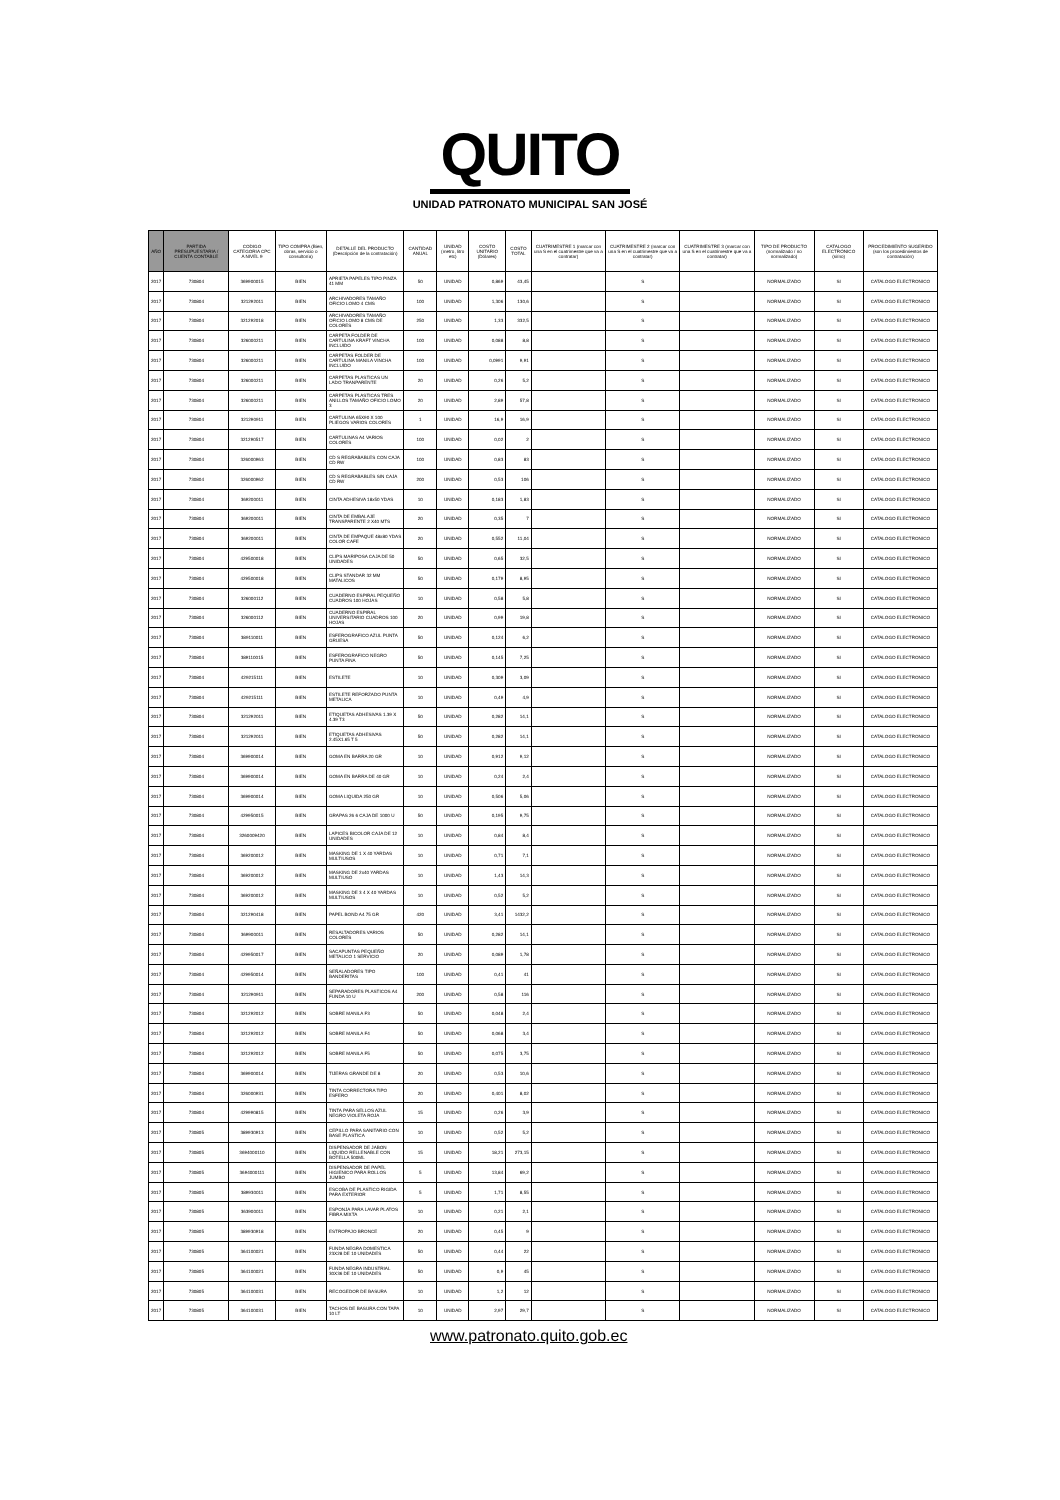QUITO
UNIDAD PATRONATO MUNICIPAL SAN JOSÉ
| AÑO | PARTIDA PRESUPUESTARIA / CUENTA CONTABLE | CODIGO CATEGORIA CPC A NIVEL 9 | TIPO COMPRA (Bien, obras, servicio o consultoría) | DETALLE DEL PRODUCTO (Descripción de la contratación) | CANTIDAD ANUAL | UNIDAD (metro, litro etc) | COSTO UNITARIO (Dólares) | COSTO TOTAL | CUATRIMESTRE 1 (marcar con una S en el cuatrimestre que va a contratar) | CUATRIMESTRE 2 (marcar con una S en el cuatrimestre que va a contratar) | CUATRIMESTRE 3 (marcar con una S en el cuatrimestre que va a contratar) | TIPO DE PRODUCTO (normalizado / no normalizado) | CATALOGO ELECTRÓNICO (si/no) | PROCEDIMIENTO SUGERIDO (son los procedimientos de contratación) |
| --- | --- | --- | --- | --- | --- | --- | --- | --- | --- | --- | --- | --- | --- | --- |
| 2017 | 730804 | 369900015 | BIEN | APRIETA PAPELES TIPO PINZA 41 MM | 50 | UNIDAD | 0,869 | 43,45 | | S | | NORMALIZADO | SI | CATALOGO ELECTRONICO |
| 2017 | 730804 | 321292011 | BIEN | ARCHIVADORES TAMAÑO OFICIO LOMO 4 CMS | 100 | UNIDAD | 1,306 | 130,6 | | S | | NORMALIZADO | SI | CATALOGO ELECTRONICO |
| 2017 | 730804 | 321292018 | BIEN | ARCHIVADORES TAMAÑO OFICIO LOMO 8 CMS DE COLORES | 250 | UNIDAD | 1,33 | 332,5 | | S | | NORMALIZADO | SI | CATALOGO ELECTRONICO |
| 2017 | 730804 | 326000211 | BIEN | CARPETA FOLDER DE CARTULINA KRAFT VINCHA INCLUIDO | 100 | UNIDAD | 0,088 | 8,8 | | S | | NORMALIZADO | SI | CATALOGO ELECTRONICO |
| 2017 | 730804 | 326000211 | BIEN | CARPETAS FOLDER DE CARTULINA MANILA VINCHA INCLUIDO | 100 | UNIDAD | 0,0991 | 9,91 | | S | | NORMALIZADO | SI | CATALOGO ELECTRONICO |
| 2017 | 730804 | 326000211 | BIEN | CARPETAS PLASTICAS UN LADO TRANPARENTE | 20 | UNIDAD | 0,26 | 5,2 | | S | | NORMALIZADO | SI | CATALOGO ELECTRONICO |
| 2017 | 730804 | 326000211 | BIEN | CARPETAS PLASTICAS TRES ANILLOS TAMAÑO OFICIO LOMO 3 | 20 | UNIDAD | 2,89 | 57,8 | | S | | NORMALIZADO | SI | CATALOGO ELECTRONICO |
| 2017 | 730804 | 321290911 | BIEN | CARTULINA 65X90 X 100 PLIEGOS VARIOS COLORES | 1 | UNIDAD | 16,9 | 16,9 | | S | | NORMALIZADO | SI | CATALOGO ELECTRONICO |
| 2017 | 730804 | 321290517 | BIEN | CARTULINAS A4 VARIOS COLORES | 100 | UNIDAD | 0,02 | 2 | | S | | NORMALIZADO | SI | CATALOGO ELECTRONICO |
| 2017 | 730804 | 326000963 | BIEN | CD S REGRABABLES CON CAJA CD RW | 100 | UNIDAD | 0,83 | 83 | | S | | NORMALIZADO | SI | CATALOGO ELECTRONICO |
| 2017 | 730804 | 326000962 | BIEN | CD S REGRABABLES SIN CAJA CD RW | 200 | UNIDAD | 0,53 | 106 | | S | | NORMALIZADO | SI | CATALOGO ELECTRONICO |
| 2017 | 730804 | 369200011 | BIEN | CINTA ADHESIVA 18x50 YDAS | 10 | UNIDAD | 0,183 | 1,83 | | S | | NORMALIZADO | SI | CATALOGO ELECTRONICO |
| 2017 | 730804 | 369200011 | BIEN | CINTA DE EMBALAJE TRANSPARENTE 2 X40 MTS | 20 | UNIDAD | 0,35 | 7 | | S | | NORMALIZADO | SI | CATALOGO ELECTRONICO |
| 2017 | 730804 | 369200011 | BIEN | CINTA DE EMPAQUE 48x80 YDAS COLOR CAFE | 20 | UNIDAD | 0,552 | 11,04 | | S | | NORMALIZADO | SI | CATALOGO ELECTRONICO |
| 2017 | 730804 | 429500018 | BIEN | CLIPS MARIPOSA CAJA DE 50 UNIDADES | 50 | UNIDAD | 0,65 | 32,5 | | S | | NORMALIZADO | SI | CATALOGO ELECTRONICO |
| 2017 | 730804 | 429500018 | BIEN | CLIPS STANDAR 32 MM MATALICOS | 50 | UNIDAD | 0,179 | 8,95 | | S | | NORMALIZADO | SI | CATALOGO ELECTRONICO |
| 2017 | 730804 | 326000112 | BIEN | CUADERNO ESPIRAL PEQUEÑO CUADROS 100 HOJAS | 10 | UNIDAD | 0,58 | 5,8 | | S | | NORMALIZADO | SI | CATALOGO ELECTRONICO |
| 2017 | 730804 | 326000112 | BIEN | CUADERNO ESPIRAL UNIVERSITARIO CUADROS 100 HOJAS | 20 | UNIDAD | 0,99 | 19,8 | | S | | NORMALIZADO | SI | CATALOGO ELECTRONICO |
| 2017 | 730804 | 389110011 | BIEN | ESFEROGRAFICO AZUL PUNTA GRUESA | 50 | UNIDAD | 0,124 | 6,2 | | S | | NORMALIZADO | SI | CATALOGO ELECTRONICO |
| 2017 | 730804 | 389110015 | BIEN | ESFEROGRAFICO NEGRO PUNTA FINA | 50 | UNIDAD | 0,145 | 7,25 | | S | | NORMALIZADO | SI | CATALOGO ELECTRONICO |
| 2017 | 730804 | 429215111 | BIEN | ESTILETE | 10 | UNIDAD | 0,309 | 3,09 | | S | | NORMALIZADO | SI | CATALOGO ELECTRONICO |
| 2017 | 730804 | 429215111 | BIEN | ESTILETE REFORZADO PUNTA METALICA | 10 | UNIDAD | 0,49 | 4,9 | | S | | NORMALIZADO | SI | CATALOGO ELECTRONICO |
| 2017 | 730804 | 321292011 | BIEN | ETIQUETAS ADHESIVAS 1.39 X 4.39 T3 | 50 | UNIDAD | 0,282 | 14,1 | | S | | NORMALIZADO | SI | CATALOGO ELECTRONICO |
| 2017 | 730804 | 321292011 | BIEN | ETIQUETAS ADHESIVAS 2.45X1.65 T 5 | 50 | UNIDAD | 0,282 | 14,1 | | S | | NORMALIZADO | SI | CATALOGO ELECTRONICO |
| 2017 | 730804 | 369900014 | BIEN | GOMA EN BARRA 20 GR | 10 | UNIDAD | 0,912 | 9,12 | | S | | NORMALIZADO | SI | CATALOGO ELECTRONICO |
| 2017 | 730804 | 369900014 | BIEN | GOMA EN BARRA DE 40 GR | 10 | UNIDAD | 0,24 | 2,4 | | S | | NORMALIZADO | SI | CATALOGO ELECTRONICO |
| 2017 | 730804 | 369900014 | BIEN | GOMA LIQUIDA 250 GR | 10 | UNIDAD | 0,506 | 5,06 | | S | | NORMALIZADO | SI | CATALOGO ELECTRONICO |
| 2017 | 730804 | 429950015 | BIEN | GRAPAS 26 6 CAJA DE 1000 U | 50 | UNIDAD | 0,195 | 9,75 | | S | | NORMALIZADO | SI | CATALOGO ELECTRONICO |
| 2017 | 730804 | 3260009420 | BIEN | LAPICES BICOLOR CAJA DE 12 UNIDADES | 10 | UNIDAD | 0,84 | 8,4 | | S | | NORMALIZADO | SI | CATALOGO ELECTRONICO |
| 2017 | 730804 | 369200012 | BIEN | MASKING DE 1 X 40 YARDAS MULTIUSOS | 10 | UNIDAD | 0,71 | 7,1 | | S | | NORMALIZADO | SI | CATALOGO ELECTRONICO |
| 2017 | 730804 | 369200012 | BIEN | MASKING DE 2x40 YARDAS MULTIUSO | 10 | UNIDAD | 1,43 | 14,3 | | S | | NORMALIZADO | SI | CATALOGO ELECTRONICO |
| 2017 | 730804 | 369200012 | BIEN | MASKING DE 3 4 X 40 YARDAS MULTIUSOS | 10 | UNIDAD | 0,52 | 5,2 | | S | | NORMALIZADO | SI | CATALOGO ELECTRONICO |
| 2017 | 730804 | 321290418 | BIEN | PAPEL BOND A4 75 GR | 420 | UNIDAD | 3,41 | 1432,2 | | S | | NORMALIZADO | SI | CATALOGO ELECTRONICO |
| 2017 | 730804 | 369900011 | BIEN | RESALTADORES VARIOS COLORES | 50 | UNIDAD | 0,282 | 14,1 | | S | | NORMALIZADO | SI | CATALOGO ELECTRONICO |
| 2017 | 730804 | 429950017 | BIEN | SACAPUNTAS PEQUEÑO METALICO 1 SERVICIO | 20 | UNIDAD | 0,089 | 1,78 | | S | | NORMALIZADO | SI | CATALOGO ELECTRONICO |
| 2017 | 730804 | 429950014 | BIEN | SEÑALADORES TIPO BANDERITAS | 100 | UNIDAD | 0,41 | 41 | | S | | NORMALIZADO | SI | CATALOGO ELECTRONICO |
| 2017 | 730804 | 321290911 | BIEN | SEPARADORES PLASTICOS A4 FUNDA 10 U | 200 | UNIDAD | 0,58 | 116 | | S | | NORMALIZADO | SI | CATALOGO ELECTRONICO |
| 2017 | 730804 | 321292012 | BIEN | SOBRE MANILA F3 | 50 | UNIDAD | 0,048 | 2,4 | | S | | NORMALIZADO | SI | CATALOGO ELECTRONICO |
| 2017 | 730804 | 321292012 | BIEN | SOBRE MANILA F4 | 50 | UNIDAD | 0,068 | 3,4 | | S | | NORMALIZADO | SI | CATALOGO ELECTRONICO |
| 2017 | 730804 | 321292012 | BIEN | SOBRE MANILA F5 | 50 | UNIDAD | 0,075 | 3,75 | | S | | NORMALIZADO | SI | CATALOGO ELECTRONICO |
| 2017 | 730804 | 369900014 | BIEN | TIJERAS GRANDE DE 8 | 20 | UNIDAD | 0,53 | 10,6 | | S | | NORMALIZADO | SI | CATALOGO ELECTRONICO |
| 2017 | 730804 | 326000931 | BIEN | TINTA CORRECTORA TIPO ESFERO | 20 | UNIDAD | 0,401 | 8,02 | | S | | NORMALIZADO | SI | CATALOGO ELECTRONICO |
| 2017 | 730804 | 429990815 | BIEN | TINTA PARA SELLOS AZUL NEGRO VIOLETA ROJA | 15 | UNIDAD | 0,26 | 3,9 | | S | | NORMALIZADO | SI | CATALOGO ELECTRONICO |
| 2017 | 730805 | 389930913 | BIEN | CEPILLO PARA SANITARIO CON BASE PLASTICA | 10 | UNIDAD | 0,52 | 5,2 | | S | | NORMALIZADO | SI | CATALOGO ELECTRONICO |
| 2017 | 730805 | 3694000110 | BIEN | DISPENSADOR DE JABON LIQUIDO RELLENABLE CON BOTELLA 500ML | 15 | UNIDAD | 18,21 | 273,15 | | S | | NORMALIZADO | SI | CATALOGO ELECTRONICO |
| 2017 | 730805 | 3694000111 | BIEN | DISPENSADOR DE PAPEL HIGIENICO PARA ROLLOS JUMBO | 5 | UNIDAD | 13,84 | 69,2 | | S | | NORMALIZADO | SI | CATALOGO ELECTRONICO |
| 2017 | 730805 | 389930011 | BIEN | ESCOBA DE PLASTICO RIGIDA PARA EXTERIOR | 5 | UNIDAD | 1,71 | 8,55 | | S | | NORMALIZADO | SI | CATALOGO ELECTRONICO |
| 2017 | 730805 | 363900011 | BIEN | ESPONJA PARA LAVAR PLATOS FIBRA MIXTA | 10 | UNIDAD | 0,21 | 2,1 | | S | | NORMALIZADO | SI | CATALOGO ELECTRONICO |
| 2017 | 730805 | 389930918 | BIEN | ESTROPAJO BRONCE | 20 | UNIDAD | 0,45 | 9 | | S | | NORMALIZADO | SI | CATALOGO ELECTRONICO |
| 2017 | 730805 | 364100021 | BIEN | FUNDA NEGRA DOMESTICA 23X28 DE 10 UNIDADES | 50 | UNIDAD | 0,44 | 22 | | S | | NORMALIZADO | SI | CATALOGO ELECTRONICO |
| 2017 | 730805 | 364100021 | BIEN | FUNDA NEGRA INDUSTRIAL 30X36 DE 10 UNIDADES | 50 | UNIDAD | 0,9 | 45 | | S | | NORMALIZADO | SI | CATALOGO ELECTRONICO |
| 2017 | 730805 | 364100031 | BIEN | RECOGEDOR DE BASURA | 10 | UNIDAD | 1,2 | 12 | | S | | NORMALIZADO | SI | CATALOGO ELECTRONICO |
| 2017 | 730805 | 364100031 | BIEN | TACHOS DE BASURA CON TAPA 10 LT | 10 | UNIDAD | 2,97 | 29,7 | | S | | NORMALIZADO | SI | CATALOGO ELECTRONICO |
www.patronato.quito.gob.ec